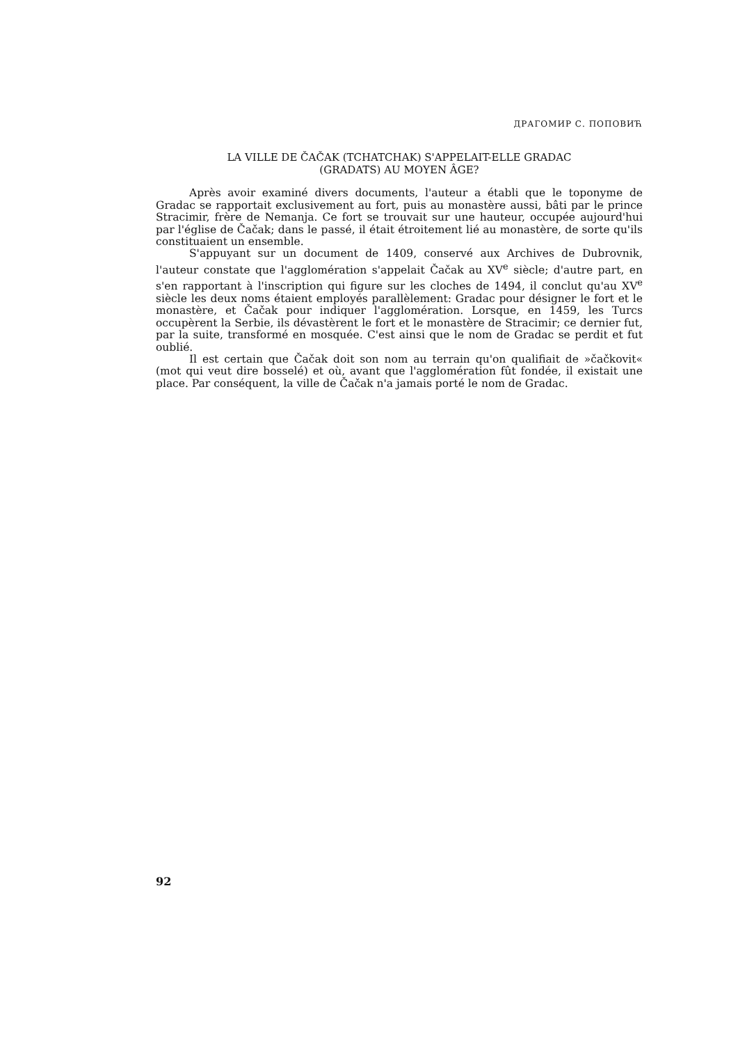ДРАГОМИР С. ПОПОВИЋ
LA VILLE DE ČAČAK (TCHATCHAK) S'APPELAIT-ELLE GRADAC
(GRADATS) AU MOYEN ÂGE?
Après avoir examiné divers documents, l'auteur a établi que le toponyme de Gradac se rapportait exclusivement au fort, puis au monastère aussi, bâti par le prince Stracimir, frère de Nemanja. Ce fort se trouvait sur une hauteur, occupée aujourd'hui par l'église de Čačak; dans le passé, il était étroitement lié au monastère, de sorte qu'ils constituaient un ensemble.
S'appuyant sur un document de 1409, conservé aux Archives de Dubrovnik, l'auteur constate que l'agglomération s'appelait Čačak au XV<sup>e</sup> siècle; d'autre part, en s'en rapportant à l'inscription qui figure sur les cloches de 1494, il conclut qu'au XV<sup>e</sup> siècle les deux noms étaient employés parallèlement: Gradac pour désigner le fort et le monastère, et Čačak pour indiquer l'agglomération. Lorsque, en 1459, les Turcs occupèrent la Serbie, ils dévastèrent le fort et le monastère de Stracimir; ce dernier fut, par la suite, transformé en mosquée. C'est ainsi que le nom de Gradac se perdit et fut oublié.
Il est certain que Čačak doit son nom au terrain qu'on qualifiait de »čačkovit« (mot qui veut dire bosselé) et où, avant que l'agglomération fût fondée, il existait une place. Par conséquent, la ville de Čačak n'a jamais porté le nom de Gradac.
92